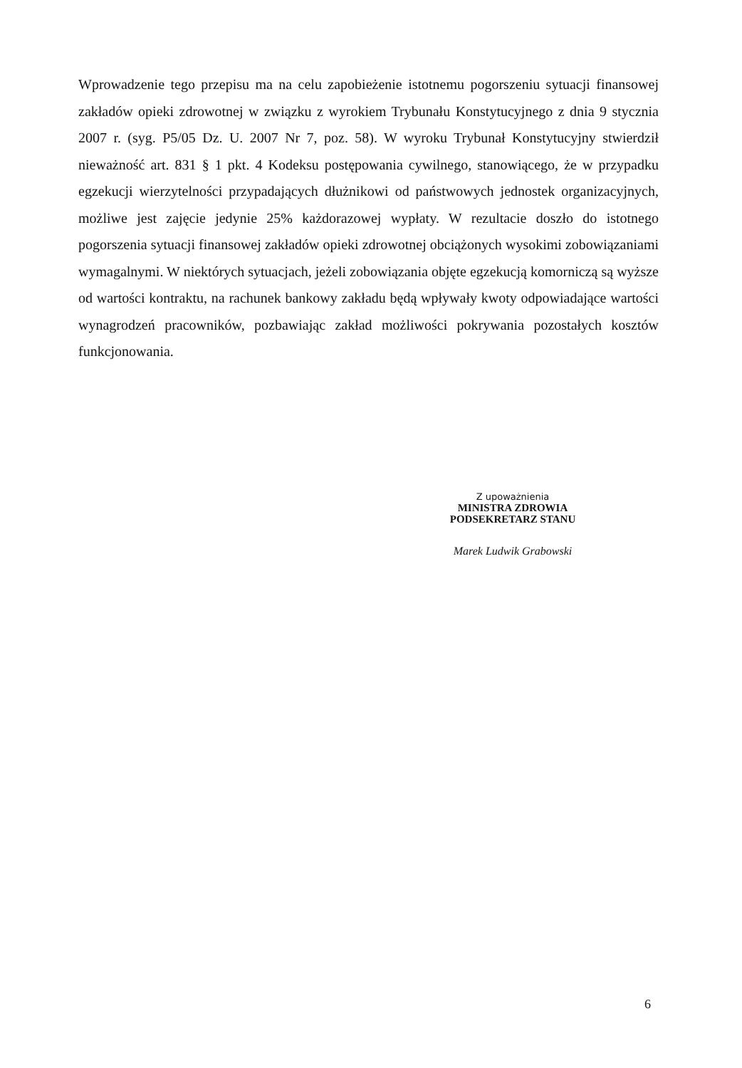Wprowadzenie tego przepisu ma na celu zapobieżenie istotnemu pogorszeniu sytuacji finansowej zakładów opieki zdrowotnej w związku z wyrokiem Trybunału Konstytucyjnego z dnia 9 stycznia 2007 r. (syg. P5/05 Dz. U. 2007 Nr 7, poz. 58). W wyroku Trybunał Konstytucyjny stwierdził nieważność art. 831 § 1 pkt. 4 Kodeksu postępowania cywilnego, stanowiącego, że w przypadku egzekucji wierzytelności przypadających dłużnikowi od państwowych jednostek organizacyjnych, możliwe jest zajęcie jedynie 25% każdorazowej wypłaty. W rezultacie doszło do istotnego pogorszenia sytuacji finansowej zakładów opieki zdrowotnej obciążonych wysokimi zobowiązaniami wymagalnymi. W niektórych sytuacjach, jeżeli zobowiązania objęte egzekucją komorniczą są wyższe od wartości kontraktu, na rachunek bankowy zakładu będą wpływały kwoty odpowiadające wartości wynagrodzeń pracowników, pozbawiając zakład możliwości pokrywania pozostałych kosztów funkcjonowania.
Z upoważnienia
MINISTRA ZDROWIA
PODSEKRETARZ STANU
Marek Ludwik Grabowski
6